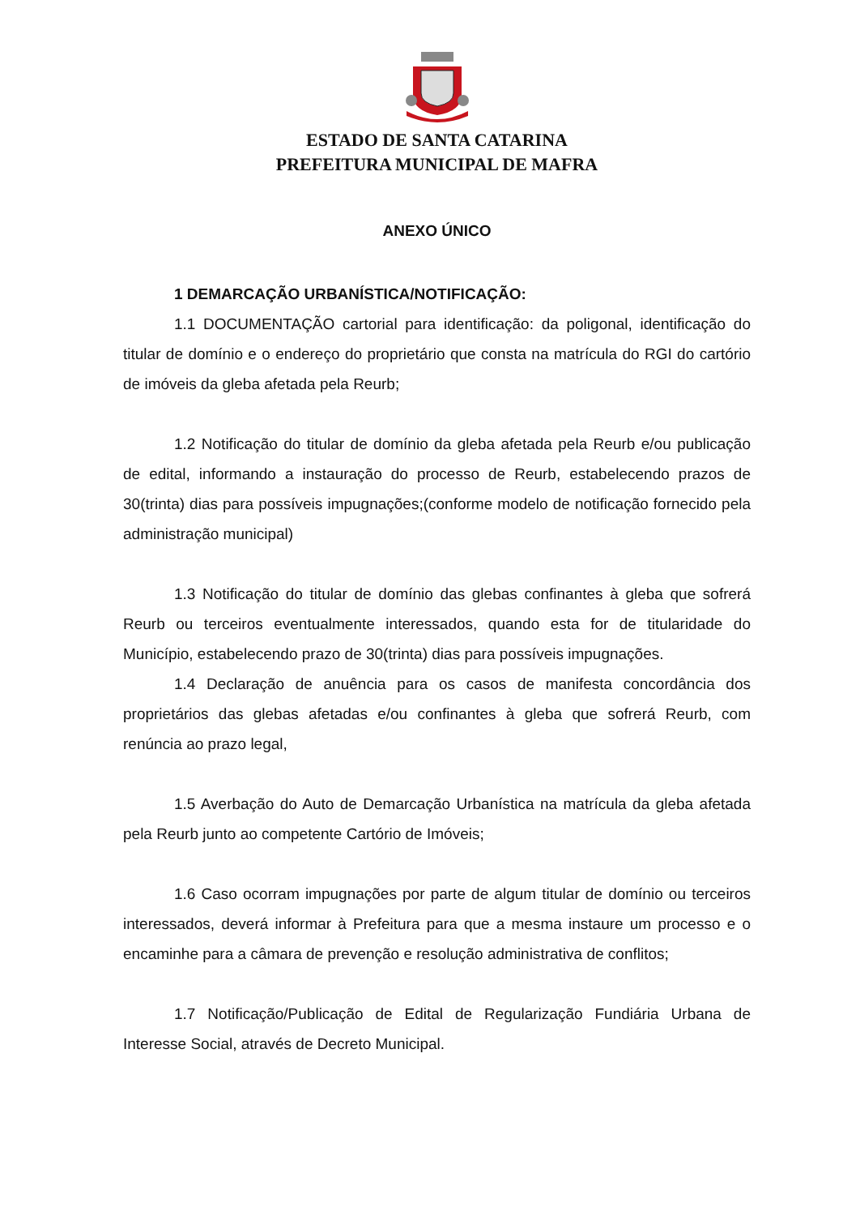ESTADO DE SANTA CATARINA
PREFEITURA MUNICIPAL DE MAFRA
ANEXO ÚNICO
1 DEMARCAÇÃO URBANÍSTICA/NOTIFICAÇÃO:
1.1 DOCUMENTAÇÃO cartorial para identificação: da poligonal, identificação do titular de domínio e o endereço do proprietário que consta na matrícula do RGI do cartório de imóveis da gleba afetada pela Reurb;
1.2 Notificação do titular de domínio da gleba afetada pela Reurb e/ou publicação de edital, informando a instauração do processo de Reurb, estabelecendo prazos de 30(trinta) dias para possíveis impugnações;(conforme modelo de notificação fornecido pela administração municipal)
1.3 Notificação do titular de domínio das glebas confinantes à gleba que sofrerá Reurb ou terceiros eventualmente interessados, quando esta for de titularidade do Município, estabelecendo prazo de 30(trinta) dias para possíveis impugnações.
1.4 Declaração de anuência para os casos de manifesta concordância dos proprietários das glebas afetadas e/ou confinantes à gleba que sofrerá Reurb, com renúncia ao prazo legal,
1.5 Averbação do Auto de Demarcação Urbanística na matrícula da gleba afetada pela Reurb junto ao competente Cartório de Imóveis;
1.6 Caso ocorram impugnações por parte de algum titular de domínio ou terceiros interessados, deverá informar à Prefeitura para que a mesma instaure um processo e o encaminhe para a câmara de prevenção e resolução administrativa de conflitos;
1.7 Notificação/Publicação de Edital de Regularização Fundiária Urbana de Interesse Social, através de Decreto Municipal.